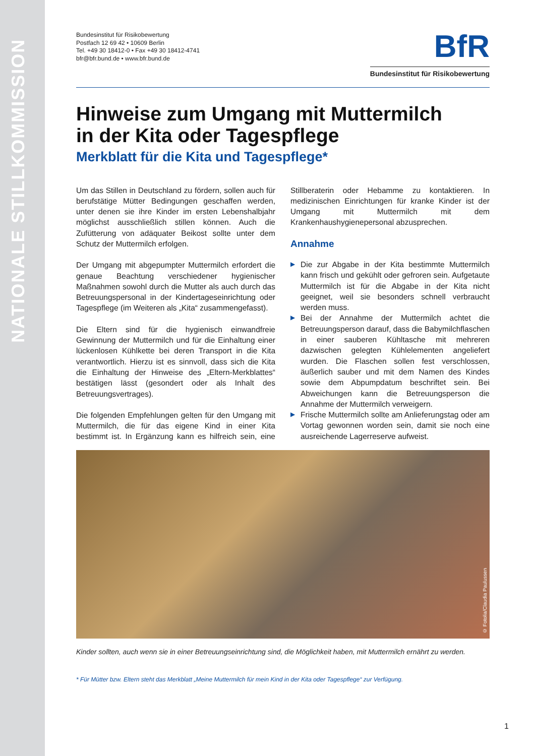NATIONALE STILLKOMMISSION
Bundesinstitut für Risikobewertung
Postfach 12 69 42 • 10609 Berlin
Tel. +49 30 18412-0 • Fax +49 30 18412-4741
bfr@bfr.bund.de • www.bfr.bund.de
BfR
Bundesinstitut für Risikobewertung
Hinweise zum Umgang mit Muttermilch
in der Kita oder Tagespflege
Merkblatt für die Kita und Tagespflege*
Um das Stillen in Deutschland zu fördern, sollen auch für berufstätige Mütter Bedingungen geschaffen werden, unter denen sie ihre Kinder im ersten Lebenshalbjahr möglichst ausschließlich stillen können. Auch die Zufütterung von adäquater Beikost sollte unter dem Schutz der Muttermilch erfolgen.
Der Umgang mit abgepumpter Muttermilch erfordert die genaue Beachtung verschiedener hygienischer Maßnahmen sowohl durch die Mutter als auch durch das Betreuungspersonal in der Kindertageseinrichtung oder Tagespflege (im Weiteren als „Kita“ zusammengefasst).
Die Eltern sind für die hygienisch einwandfreie Gewinnung der Muttermilch und für die Einhaltung einer lückenlosen Kühlkette bei deren Transport in die Kita verantwortlich. Hierzu ist es sinnvoll, dass sich die Kita die Einhaltung der Hinweise des „Eltern-Merkblattes“ bestätigen lässt (gesondert oder als Inhalt des Betreuungsvertrages).
Die folgenden Empfehlungen gelten für den Umgang mit Muttermilch, die für das eigene Kind in einer Kita bestimmt ist. In Ergänzung kann es hilfreich sein, eine Stillberaterin oder Hebamme zu kontaktieren. In medizinischen Einrichtungen für kranke Kinder ist der Umgang mit Muttermilch mit dem Krankenhaushygienepersonal abzusprechen.
Annahme
▶ Die zur Abgabe in der Kita bestimmte Muttermilch kann frisch und gekühlt oder gefroren sein. Aufgetaute Muttermilch ist für die Abgabe in der Kita nicht geeignet, weil sie besonders schnell verbraucht werden muss.
▶ Bei der Annahme der Muttermilch achtet die Betreuungsperson darauf, dass die Babymilchflaschen in einer sauberen Kühltasche mit mehreren dazwischen gelegten Kühlelementen angeliefert wurden. Die Flaschen sollen fest verschlossen, äußerlich sauber und mit dem Namen des Kindes sowie dem Abpumpdatum beschriftet sein. Bei Abweichungen kann die Betreuungsperson die Annahme der Muttermilch verweigern.
▶ Frische Muttermilch sollte am Anlieferungstag oder am Vortag gewonnen worden sein, damit sie noch eine ausreichende Lagerreserve aufweist.
© Fotolia/Claudia Paulussen
Kinder sollten, auch wenn sie in einer Betreuungseinrichtung sind, die Möglichkeit haben, mit Muttermilch ernährt zu werden.
* Für Mütter bzw. Eltern steht das Merkblatt „Meine Muttermilch für mein Kind in der Kita oder Tagespflege“ zur Verfügung.
1